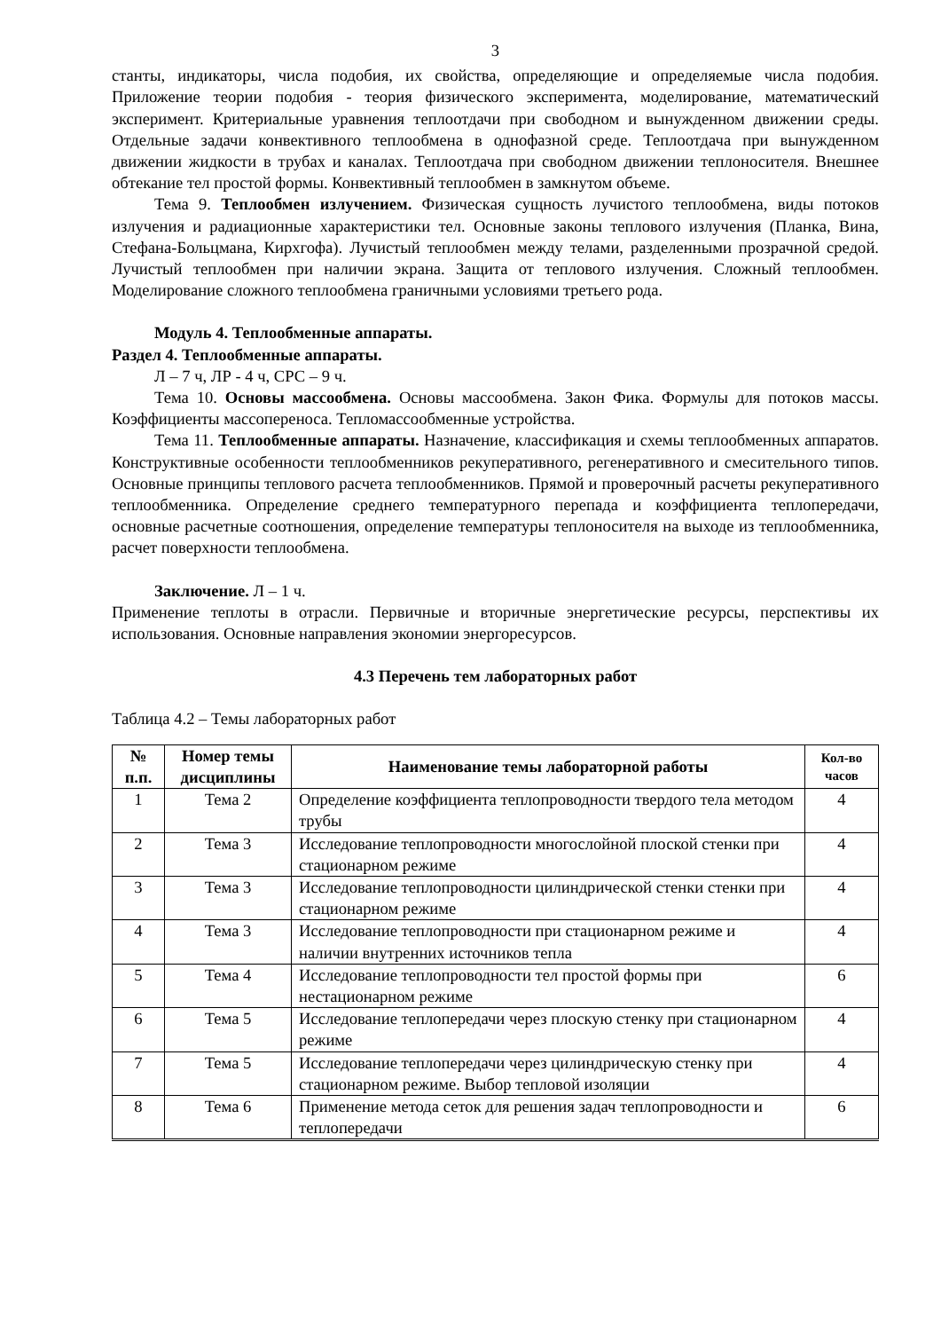3
станты, индикаторы, числа подобия, их свойства, определяющие и определяемые числа подобия. Приложение теории подобия - теория физического эксперимента, моделирование, математический эксперимент. Критериальные уравнения теплоотдачи при свободном и вынужденном движении среды. Отдельные задачи конвективного теплообмена в однофазной среде. Теплоотдача при вынужденном движении жидкости в трубах и каналах. Теплоотдача при свободном движении теплоносителя. Внешнее обтекание тел простой формы. Конвективный теплообмен в замкнутом объеме.
Тема 9. Теплообмен излучением. Физическая сущность лучистого теплообмена, виды потоков излучения и радиационные характеристики тел. Основные законы теплового излучения (Планка, Вина, Стефана-Больцмана, Кирхгофа). Лучистый теплообмен между телами, разделенными прозрачной средой. Лучистый теплообмен при наличии экрана. Защита от теплового излучения. Сложный теплообмен. Моделирование сложного теплообмена граничными условиями третьего рода.
Модуль 4. Теплообменные аппараты.
Раздел 4. Теплообменные аппараты.
Л – 7 ч, ЛР - 4 ч, СРС – 9 ч.
Тема 10. Основы массообмена. Основы массообмена. Закон Фика. Формулы для потоков массы. Коэффициенты массопереноса. Тепломассообменные устройства.
Тема 11. Теплообменные аппараты. Назначение, классификация и схемы теплообменных аппаратов. Конструктивные особенности теплообменников рекуперативного, регенеративного и смесительного типов. Основные принципы теплового расчета теплообменников. Прямой и проверочный расчеты рекуперативного теплообменника. Определение среднего температурного перепада и коэффициента теплопередачи, основные расчетные соотношения, определение температуры теплоносителя на выходе из теплообменника, расчет поверхности теплообмена.
Заключение. Л – 1 ч.
Применение теплоты в отрасли. Первичные и вторичные энергетические ресурсы, перспективы их использования. Основные направления экономии энергоресурсов.
4.3 Перечень тем лабораторных работ
Таблица 4.2 – Темы лабораторных работ
| № п.п. | Номер темы дисциплины | Наименование темы лабораторной работы | Кол-во часов |
| --- | --- | --- | --- |
| 1 | Тема 2 | Определение коэффициента теплопроводности твердого тела методом трубы | 4 |
| 2 | Тема 3 | Исследование теплопроводности многослойной плоской стенки при стационарном режиме | 4 |
| 3 | Тема 3 | Исследование теплопроводности цилиндрической стенки стенки при стационарном режиме | 4 |
| 4 | Тема 3 | Исследование теплопроводности при стационарном режиме и наличии внутренних источников тепла | 4 |
| 5 | Тема 4 | Исследование теплопроводности тел простой формы при нестационарном режиме | 6 |
| 6 | Тема 5 | Исследование теплопередачи через плоскую стенку при стационарном режиме | 4 |
| 7 | Тема 5 | Исследование теплопередачи через цилиндрическую стенку при стационарном режиме. Выбор тепловой изоляции | 4 |
| 8 | Тема 6 | Применение метода сеток для решения задач теплопроводности и теплопередачи | 6 |